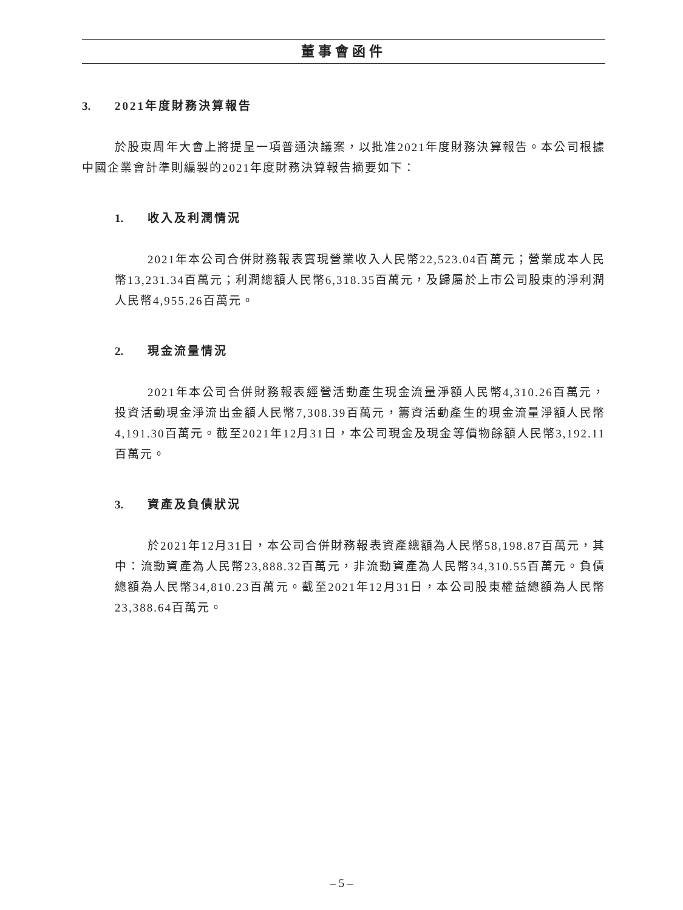董事會函件
3. 2021年度財務決算報告
於股東周年大會上將提呈一項普通決議案，以批准2021年度財務決算報告。本公司根據中國企業會計準則編製的2021年度財務決算報告摘要如下：
1. 收入及利潤情況
2021年本公司合併財務報表實現營業收入人民幣22,523.04百萬元；營業成本人民幣13,231.34百萬元；利潤總額人民幣6,318.35百萬元，及歸屬於上市公司股東的淨利潤人民幣4,955.26百萬元。
2. 現金流量情況
2021年本公司合併財務報表經營活動產生現金流量淨額人民幣4,310.26百萬元，投資活動現金淨流出金額人民幣7,308.39百萬元，籌資活動產生的現金流量淨額人民幣4,191.30百萬元。截至2021年12月31日，本公司現金及現金等價物餘額人民幣3,192.11百萬元。
3. 資產及負債狀況
於2021年12月31日，本公司合併財務報表資產總額為人民幣58,198.87百萬元，其中：流動資產為人民幣23,888.32百萬元，非流動資產為人民幣34,310.55百萬元。負債總額為人民幣34,810.23百萬元。截至2021年12月31日，本公司股東權益總額為人民幣23,388.64百萬元。
– 5 –